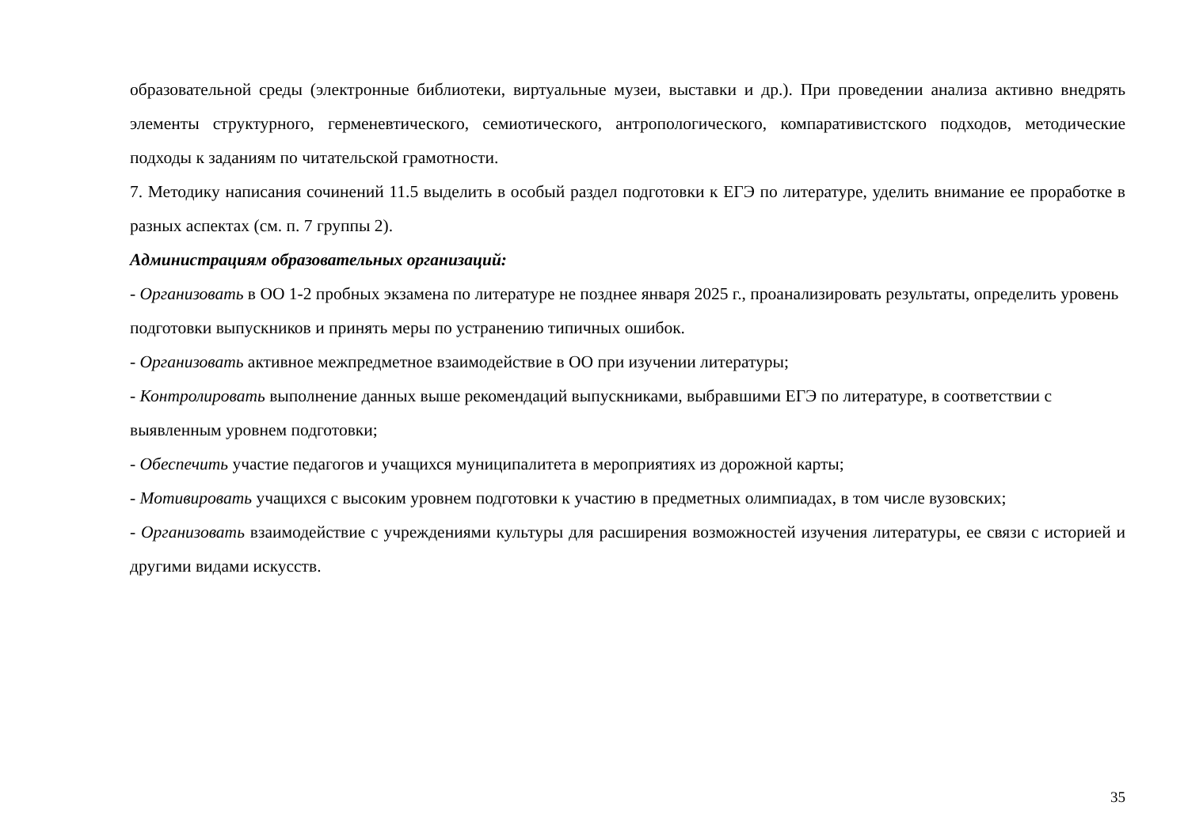образовательной среды (электронные библиотеки, виртуальные музеи, выставки и др.). При проведении анализа активно внедрять элементы структурного, герменевтического, семиотического, антропологического, компаративистского подходов, методические подходы к заданиям по читательской грамотности.
7. Методику написания сочинений 11.5 выделить в особый раздел подготовки к ЕГЭ по литературе, уделить внимание ее проработке в разных аспектах (см. п. 7 группы 2).
Администрациям образовательных организаций:
- Организовать в ОО 1-2 пробных экзамена по литературе не позднее января 2025 г., проанализировать результаты, определить уровень подготовки выпускников и принять меры по устранению типичных ошибок.
- Организовать активное межпредметное взаимодействие в ОО при изучении литературы;
- Контролировать выполнение данных выше рекомендаций выпускниками, выбравшими ЕГЭ по литературе, в соответствии с выявленным уровнем подготовки;
- Обеспечить участие педагогов и учащихся муниципалитета в мероприятиях из дорожной карты;
- Мотивировать учащихся с высоким уровнем подготовки к участию в предметных олимпиадах, в том числе вузовских;
- Организовать взаимодействие с учреждениями культуры для расширения возможностей изучения литературы, ее связи с историей и другими видами искусств.
35